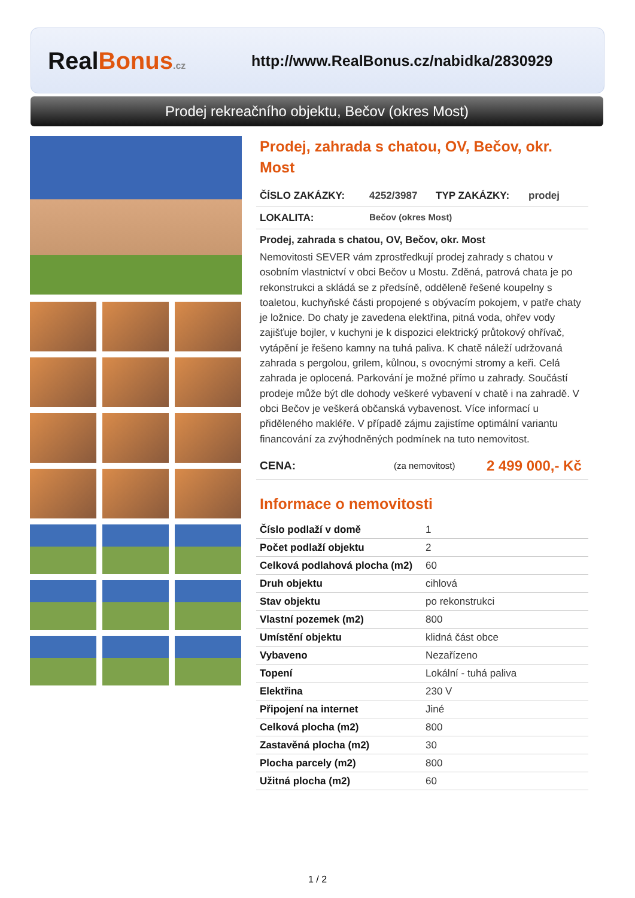RealBonus.cz
http://www.RealBonus.cz/nabidka/2830929
Prodej rekreačního objektu, Bečov (okres Most)
Prodej, zahrada s chatou, OV, Bečov, okr. Most
ČÍSLO ZAKÁZKY: 4252/3987 TYP ZAKÁZKY: prodej
LOKALITA: Bečov (okres Most)
Prodej, zahrada s chatou, OV, Bečov, okr. Most
Nemovitosti SEVER vám zprostředkují prodej zahrady s chatou v osobním vlastnictví v obci Bečov u Mostu. Zděná, patrová chata je po rekonstrukci a skládá se z předsíně, odděleně řešené koupelny s toaletou, kuchyňské části propojené s obývacím pokojem, v patře chaty je ložnice. Do chaty je zavedena elektřina, pitná voda, ohřev vody zajišťuje bojler, v kuchyni je k dispozici elektrický průtokový ohřívač, vytápění je řešeno kamny na tuhá paliva. K chatě náleží udržovaná zahrada s pergolou, grilem, kůlnou, s ovocnými stromy a keři. Celá zahrada je oplocená. Parkování je možné přímo u zahrady. Součástí prodeje může být dle dohody veškeré vybavení v chatě i na zahradě. V obci Bečov je veškerá občanská vybavenost. Více informací u přiděleného makléře. V případě zájmu zajistíme optimální variantu financování za zvýhodněných podmínek na tuto nemovitost.
CENA: (za nemovitost) 2 499 000,- Kč
Informace o nemovitosti
| Číslo podlaží v domě | 1 |
| Počet podlaží objektu | 2 |
| Celková podlahová plocha (m2) | 60 |
| Druh objektu | cihlová |
| Stav objektu | po rekonstrukci |
| Vlastní pozemek (m2) | 800 |
| Umístění objektu | klidná část obce |
| Vybaveno | Nezařízeno |
| Topení | Lokální - tuhá paliva |
| Elektřina | 230 V |
| Připojení na internet | Jiné |
| Celková plocha (m2) | 800 |
| Zastavěná plocha (m2) | 30 |
| Plocha parcely (m2) | 800 |
| Užitná plocha (m2) | 60 |
1 / 2